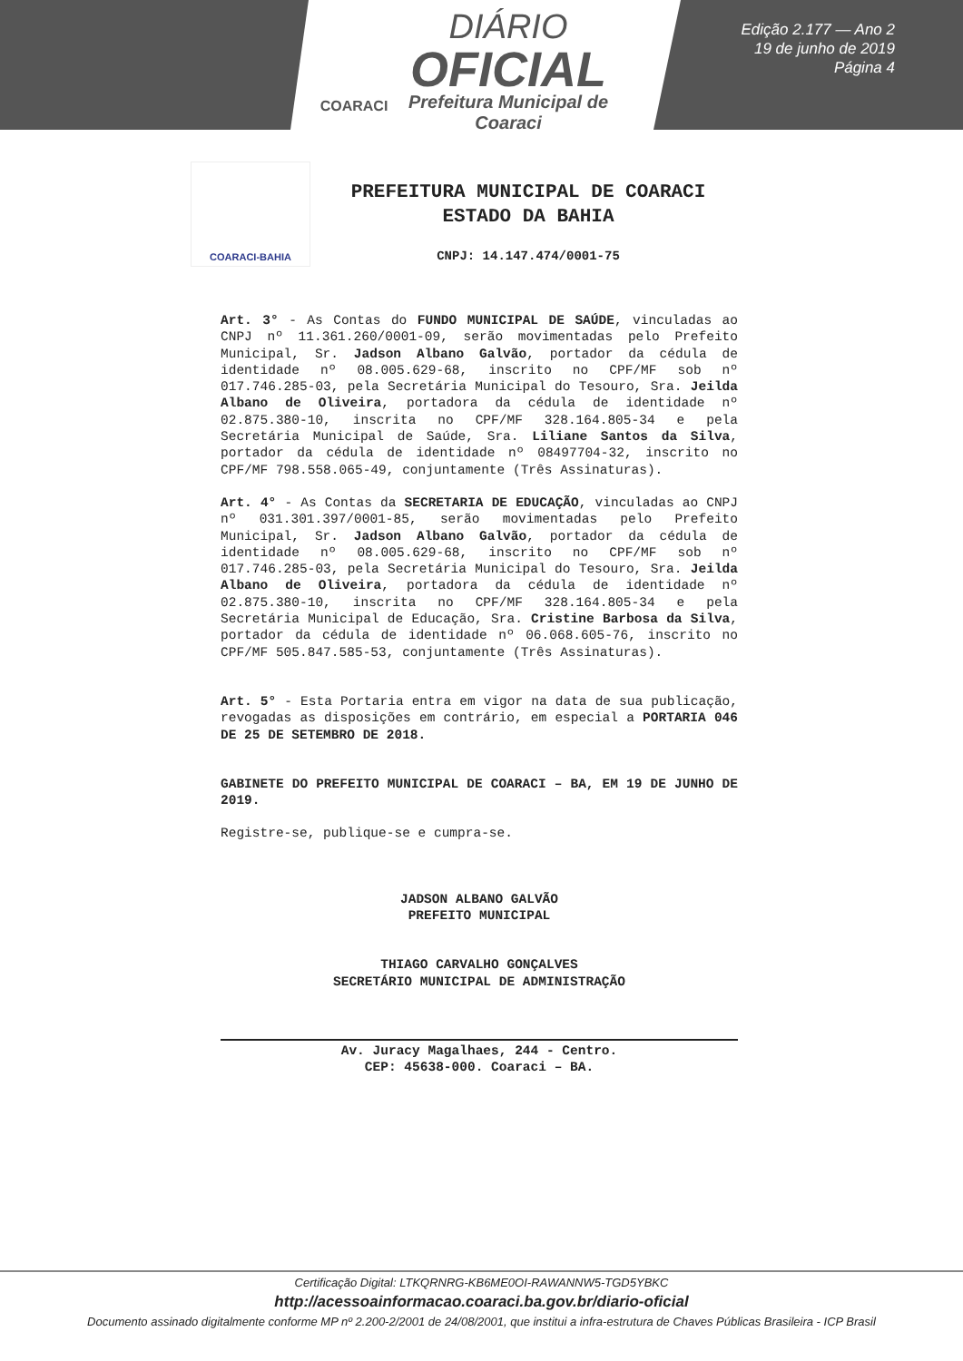COARACI
DIÁRIO
OFICIAL
Prefeitura Municipal de
Coaraci
Edição 2.177 — Ano 2
19 de junho de 2019
Página 4
COARACI-BAHIA
PREFEITURA MUNICIPAL DE COARACI
ESTADO DA BAHIA
CNPJ: 14.147.474/0001-75
Art. 3° - As Contas do FUNDO MUNICIPAL DE SAÚDE, vinculadas ao CNPJ nº 11.361.260/0001-09, serão movimentadas pelo Prefeito Municipal, Sr. Jadson Albano Galvão, portador da cédula de identidade nº 08.005.629-68, inscrito no CPF/MF sob nº 017.746.285-03, pela Secretária Municipal do Tesouro, Sra. Jeilda Albano de Oliveira, portadora da cédula de identidade nº 02.875.380-10, inscrita no CPF/MF 328.164.805-34 e pela Secretária Municipal de Saúde, Sra. Liliane Santos da Silva, portador da cédula de identidade nº 08497704-32, inscrito no CPF/MF 798.558.065-49, conjuntamente (Três Assinaturas).
Art. 4° - As Contas da SECRETARIA DE EDUCAÇÃO, vinculadas ao CNPJ nº 031.301.397/0001-85, serão movimentadas pelo Prefeito Municipal, Sr. Jadson Albano Galvão, portador da cédula de identidade nº 08.005.629-68, inscrito no CPF/MF sob nº 017.746.285-03, pela Secretária Municipal do Tesouro, Sra. Jeilda Albano de Oliveira, portadora da cédula de identidade nº 02.875.380-10, inscrita no CPF/MF 328.164.805-34 e pela Secretária Municipal de Educação, Sra. Cristine Barbosa da Silva, portador da cédula de identidade nº 06.068.605-76, inscrito no CPF/MF 505.847.585-53, conjuntamente (Três Assinaturas).
Art. 5° - Esta Portaria entra em vigor na data de sua publicação, revogadas as disposições em contrário, em especial a PORTARIA 046 DE 25 DE SETEMBRO DE 2018.
GABINETE DO PREFEITO MUNICIPAL DE COARACI – BA, EM 19 DE JUNHO DE 2019.
Registre-se, publique-se e cumpra-se.
JADSON ALBANO GALVÃO
PREFEITO MUNICIPAL
THIAGO CARVALHO GONÇALVES
SECRETÁRIO MUNICIPAL DE ADMINISTRAÇÃO
Av. Juracy Magalhaes, 244 - Centro.
CEP: 45638-000. Coaraci – BA.
Certificação Digital: LTKQRNRG-KB6ME0OI-RAWANNW5-TGD5YBKC
http://acessoainformacao.coaraci.ba.gov.br/diario-oficial
Documento assinado digitalmente conforme MP nº 2.200-2/2001 de 24/08/2001, que institui a infra-estrutura de Chaves Públicas Brasileira - ICP Brasil